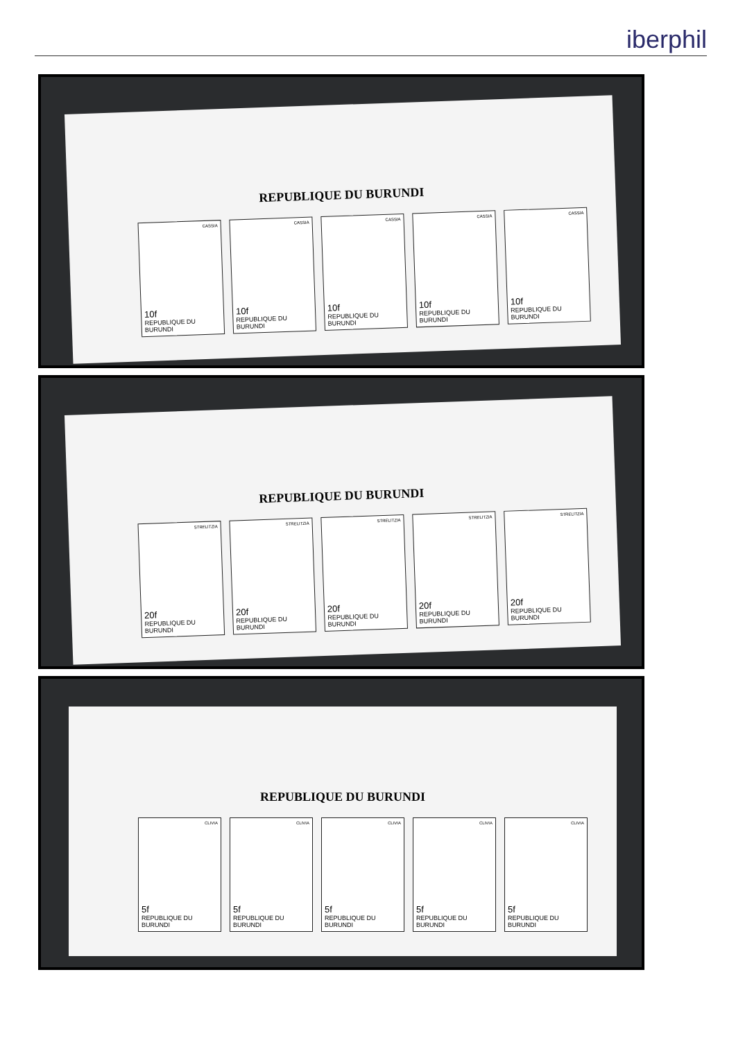iberphil
REPUBLIQUE DU BURUNDI
CASSIA
10f
REPUBLIQUE DU BURUNDI
CASSIA
10f
REPUBLIQUE DU BURUNDI
CASSIA
10f
REPUBLIQUE DU BURUNDI
CASSIA
10f
REPUBLIQUE DU BURUNDI
CASSIA
10f
REPUBLIQUE DU BURUNDI
REPUBLIQUE DU BURUNDI
STRELITZIA
20f
REPUBLIQUE DU BURUNDI
STRELITZIA
20f
REPUBLIQUE DU BURUNDI
STRELITZIA
20f
REPUBLIQUE DU BURUNDI
STRELITZIA
20f
REPUBLIQUE DU BURUNDI
STRELITZIA
20f
REPUBLIQUE DU BURUNDI
REPUBLIQUE DU BURUNDI
CLIVIA
5f
REPUBLIQUE DU BURUNDI
CLIVIA
5f
REPUBLIQUE DU BURUNDI
CLIVIA
5f
REPUBLIQUE DU BURUNDI
CLIVIA
5f
REPUBLIQUE DU BURUNDI
CLIVIA
5f
REPUBLIQUE DU BURUNDI